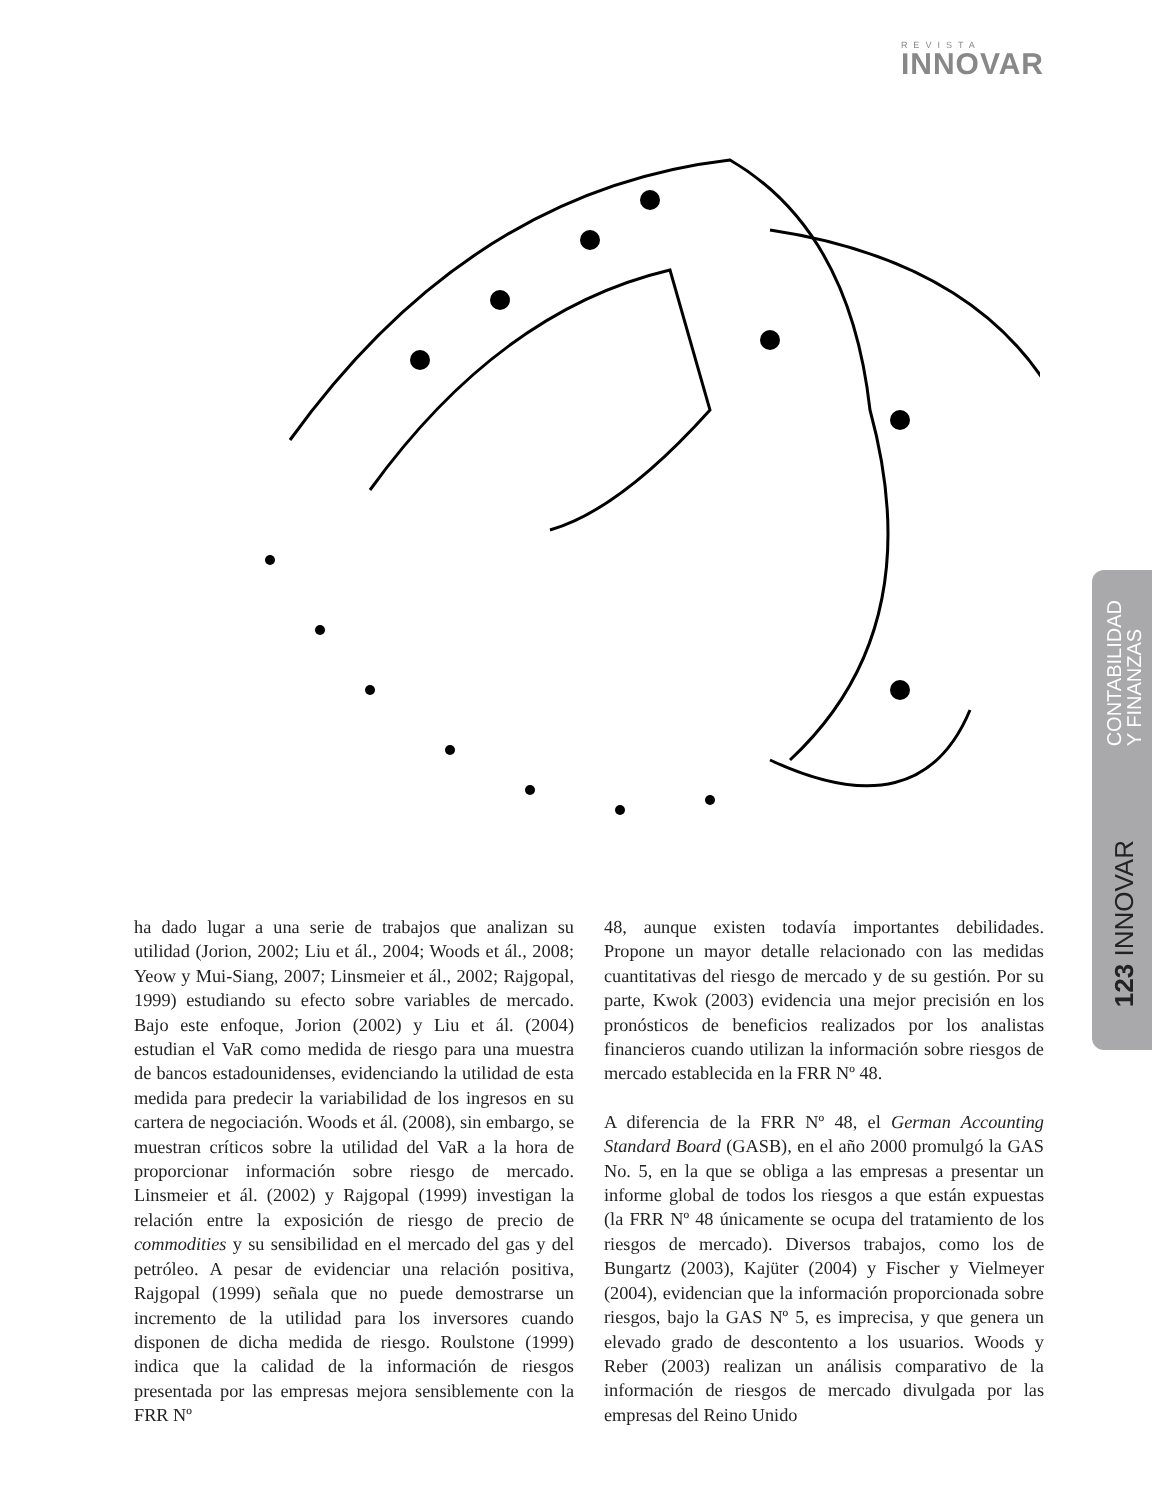REVISTA
INNOVAR
CONTABILIDAD
Y FINANZAS
123 INNOVAR
ha dado lugar a una serie de trabajos que analizan su utilidad (Jorion, 2002; Liu et ál., 2004; Woods et ál., 2008; Yeow y Mui-Siang, 2007; Linsmeier et ál., 2002; Rajgopal, 1999) estudiando su efecto sobre variables de mercado. Bajo este enfoque, Jorion (2002) y Liu et ál. (2004) estudian el VaR como medida de riesgo para una muestra de bancos estadounidenses, evidenciando la utilidad de esta medida para predecir la variabilidad de los ingresos en su cartera de negociación. Woods et ál. (2008), sin embargo, se muestran críticos sobre la utilidad del VaR a la hora de proporcionar información sobre riesgo de mercado. Linsmeier et ál. (2002) y Rajgopal (1999) investigan la relación entre la exposición de riesgo de precio de commodities y su sensibilidad en el mercado del gas y del petróleo. A pesar de evidenciar una relación positiva, Rajgopal (1999) señala que no puede demostrarse un incremento de la utilidad para los inversores cuando disponen de dicha medida de riesgo. Roulstone (1999) indica que la calidad de la información de riesgos presentada por las empresas mejora sensiblemente con la FRR Nº
48, aunque existen todavía importantes debilidades. Propone un mayor detalle relacionado con las medidas cuantitativas del riesgo de mercado y de su gestión. Por su parte, Kwok (2003) evidencia una mejor precisión en los pronósticos de beneficios realizados por los analistas financieros cuando utilizan la información sobre riesgos de mercado establecida en la FRR Nº 48.
A diferencia de la FRR Nº 48, el German Accounting Standard Board (GASB), en el año 2000 promulgó la GAS No. 5, en la que se obliga a las empresas a presentar un informe global de todos los riesgos a que están expuestas (la FRR Nº 48 únicamente se ocupa del tratamiento de los riesgos de mercado). Diversos trabajos, como los de Bungartz (2003), Kajüter (2004) y Fischer y Vielmeyer (2004), evidencian que la información proporcionada sobre riesgos, bajo la GAS Nº 5, es imprecisa, y que genera un elevado grado de descontento a los usuarios. Woods y Reber (2003) realizan un análisis comparativo de la información de riesgos de mercado divulgada por las empresas del Reino Unido